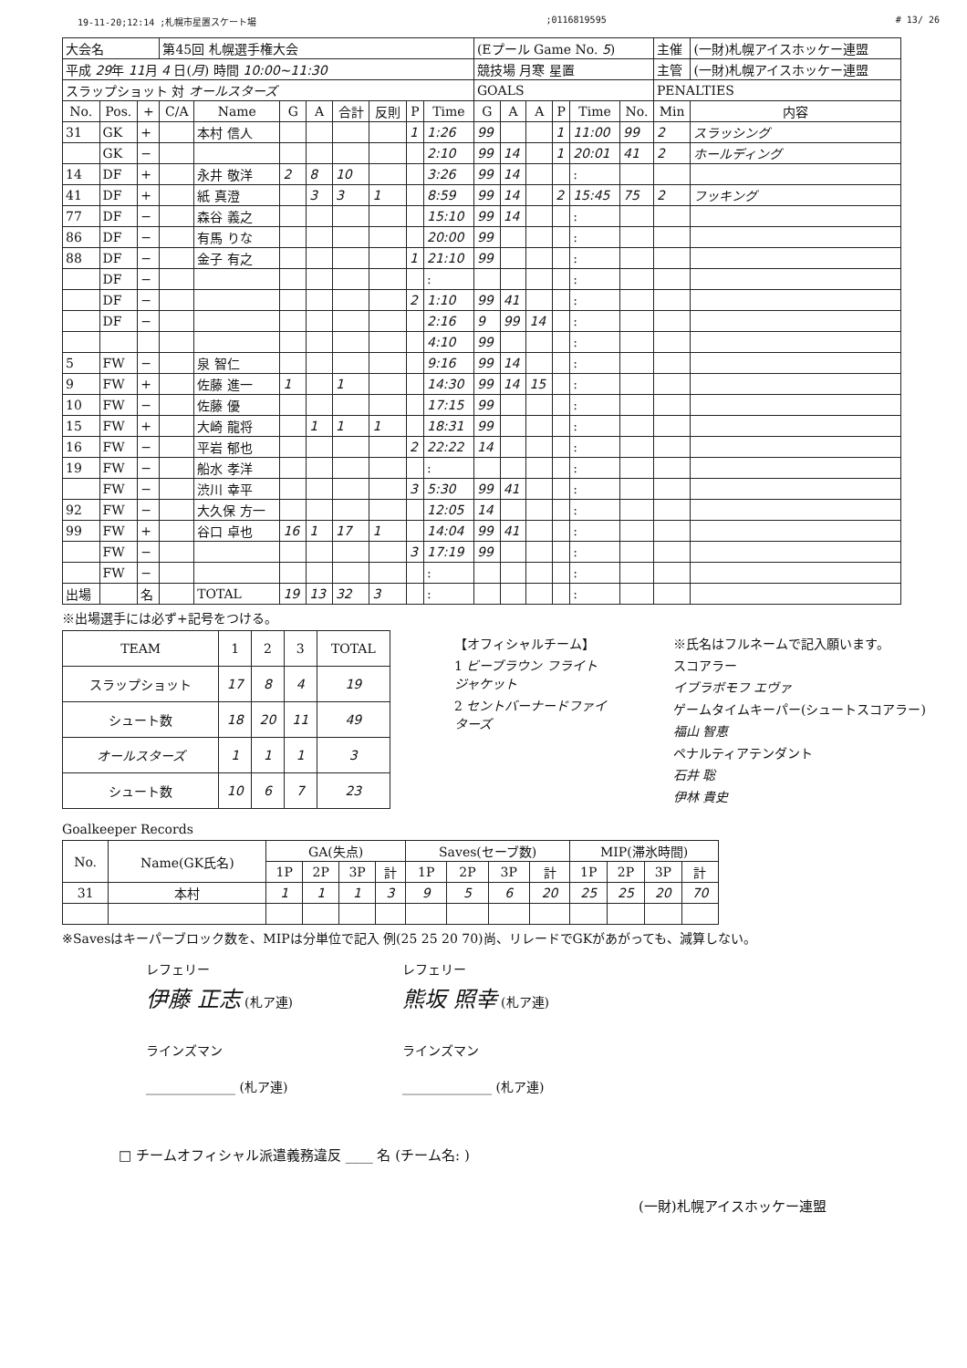19-11-20;12:14 ;札幌市星置スケート場;0116819595 # 13/ 26
| 大会名 | | | 第45回 札幌選手権大会 | | | | | | | | (Eプール Game No. 5 ) | | | | | | 主催 | | (一財)札幌アイスホッケー連盟 |
| 平成 29 年 11 月 4 日( 月 ) 時間 10:00~11:30 | | | | | | | | | | | 競技場 月寒 星置 | | | | | | 主管 | | (一財)札幌アイスホッケー連盟 |
| スラップショット 対 オールスターズ | | | | | | | | | | | GOALS | | | | | | PENALTIES | | |
| No. | Pos. | + | C/A | Name | G | A | 合計 | 反則 | P | Time | G | A | A | P | Time | No. | Min | 内容 | |
| 31 | GK | + | | 本村 信人 | | | | | 1 | 1:26 | 99 | | | 1 | 11:00 | 99 | 2 | スラッシング | |
| | GK | − | | | | | | | | 2:10 | 99 | 14 | | 1 | 20:01 | 41 | 2 | ホールディング | |
| 14 | DF | + | | 永井 敬洋 | 2 | 8 | 10 | | | 3:26 | 99 | 14 | | | : | | | | |
| 41 | DF | + | | 紙 真澄 | | 3 | 3 | 1 | | 8:59 | 99 | 14 | | 2 | 15:45 | 75 | 2 | フッキング | |
| 77 | DF | − | | 森谷 義之 | | | | | | 15:10 | 99 | 14 | | | : | | | | |
| 86 | DF | − | | 有馬 りな | | | | | | 20:00 | 99 | | | | : | | | | |
| 88 | DF | − | | 金子 有之 | | | | | 1 | 21:10 | 99 | | | | : | | | | |
| | DF | − | | | | | | | | : | | | | | : | | | | |
| | DF | − | | | | | | | 2 | 1:10 | 99 | 41 | | | : | | | | |
| | DF | − | | | | | | | | 2:16 | 9 | 99 | 14 | | : | | | | |
| | | | | | | | | | | 4:10 | 99 | | | | : | | | | |
| 5 | FW | − | | 泉 智仁 | | | | | | 9:16 | 99 | 14 | | | : | | | | |
| 9 | FW | + | | 佐藤 進一 | 1 | | 1 | | | 14:30 | 99 | 14 | 15 | | : | | | | |
| 10 | FW | − | | 佐藤 優 | | | | | | 17:15 | 99 | | | | : | | | | |
| 15 | FW | + | | 大崎 龍将 | | 1 | 1 | 1 | | 18:31 | 99 | | | | : | | | | |
| 16 | FW | − | | 平岩 郁也 | | | | | 2 | 22:22 | 14 | | | | : | | | | |
| 19 | FW | − | | 船水 孝洋 | | | | | | : | | | | | : | | | | |
| | FW | − | | 渋川 幸平 | | | | | 3 | 5:30 | 99 | 41 | | | : | | | | |
| 92 | FW | − | | 大久保 方一 | | | | | | 12:05 | 14 | | | | : | | | | |
| 99 | FW | + | | 谷口 卓也 | 16 | 1 | 17 | 1 | | 14:04 | 99 | 41 | | | : | | | | |
| | FW | − | | | | | | | 3 | 17:19 | 99 | | | | : | | | | |
| | FW | − | | | | | | | | : | | | | | : | | | | |
| 出場 | | 名 | | TOTAL | 19 | 13 | 32 | 3 | | : | | | | | : | | | | |
※出場選手には必ず+記号をつける。
| TEAM | 1 | 2 | 3 | TOTAL |
| --- | --- | --- | --- | --- |
| スラップショット | 17 | 8 | 4 | 19 |
| シュート数 | 18 | 20 | 11 | 49 |
| オールスターズ | 1 | 1 | 1 | 3 |
| シュート数 | 10 | 6 | 7 | 23 |
【オフィシャルチーム】
1 ビーブラウン フライトジャケット
2 セントバーナードファイターズ
※氏名はフルネームで記入願います。
スコアラー
イブラボモフ エヴァ
ゲームタイムキーパー(シュートスコアラー)
福山 智恵
ペナルティアテンダント
石井 聡
伊林 貴史
Goalkeeper Records
| No. | Name(GK氏名) | GA(失点) | | | | Saves(セーブ数) | | | | MIP(滞氷時間) | | | |
| --- | --- | --- | --- | --- | --- | --- | --- | --- | --- | --- | --- | --- | --- |
| | | 1P | 2P | 3P | 計 | 1P | 2P | 3P | 計 | 1P | 2P | 3P | 計 |
| 31 | 本村 | 1 | 1 | 1 | 3 | 9 | 5 | 6 | 20 | 25 | 25 | 20 | 70 |
※Savesはキーパーブロック数を、MIPは分単位で記入 例(25 25 20 70)尚、リレードでGKがあがっても、減算しない。
レフェリー
伊藤 正志 (札ア連)
ラインズマン
______________ (札ア連)
レフェリー
熊坂 照幸 (札ア連)
ラインズマン
______________ (札ア連)
□ チームオフィシャル派遣義務違反 ____ 名 (チーム名: )
(一財)札幌アイスホッケー連盟